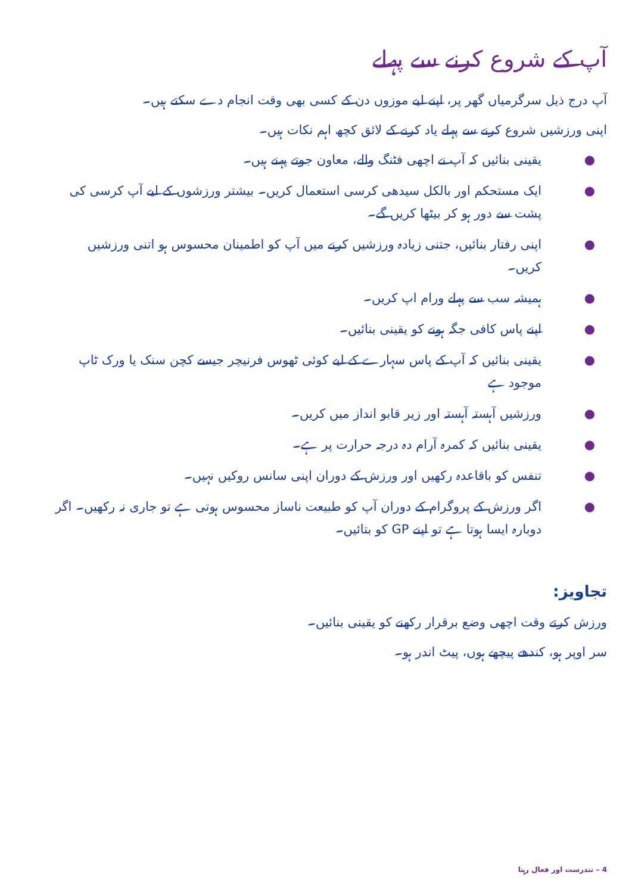آپ کے شروع کرنے سے پہلے
آپ درج ذیل سرگرمیاں گھر پر، اپنے لیے موزوں دن کے کسی بھی وقت انجام دے سکتے ہیں۔
اپنی ورزشیں شروع کرنے سے پہلے یاد کرنے کے لائق کچھ اہم نکات ہیں۔
● یقینی بنائیں کہ آپ نے اچھی فٹنگ والے، معاون جوتے پہنے ہیں۔
● ایک مستحکم اور بالکل سیدھی کرسی استعمال کریں۔ بیشتر ورزشوں کے لیے آپ کرسی کی پشت سے دور ہو کر بیٹھا کریں گے۔
● اپنی رفتار بنائیں، جتنی زیادہ ورزشیں کرنے میں آپ کو اطمینان محسوس ہو اتنی ورزشیں کریں۔
● ہمیشہ سب سے پہلے ورام اپ کریں۔
● اپنے پاس کافی جگہ ہونے کو یقینی بنائیں۔
● یقینی بنائیں کہ آپ کے پاس سہارے کے لیے کوئی ٹھوس فرنیچر جیسے کچن سنک یا ورک ٹاپ موجود ہے
● ورزشیں آہستہ آہستہ اور زیر قابو انداز میں کریں۔
● یقینی بنائیں کہ کمرہ آرام دہ درجہ حرارت پر ہے۔
● تنفس کو باقاعدہ رکھیں اور ورزش کے دوران اپنی سانس روکیں نہیں۔
● اگر ورزش کے پروگرام کے دوران آپ کو طبیعت ناساز محسوس ہوتی ہے تو جاری نہ رکھیں۔ اگر دوبارہ ایسا ہوتا ہے تو اپنے GP کو بتائیں۔
تجاویز:
ورزش کرتے وقت اچھی وضع برقرار رکھنے کو یقینی بنائیں۔
سر اوپر ہو، کندھے پیچھے ہوں، پیٹ اندر ہو۔
4 – تندرست اور فعال رہنا